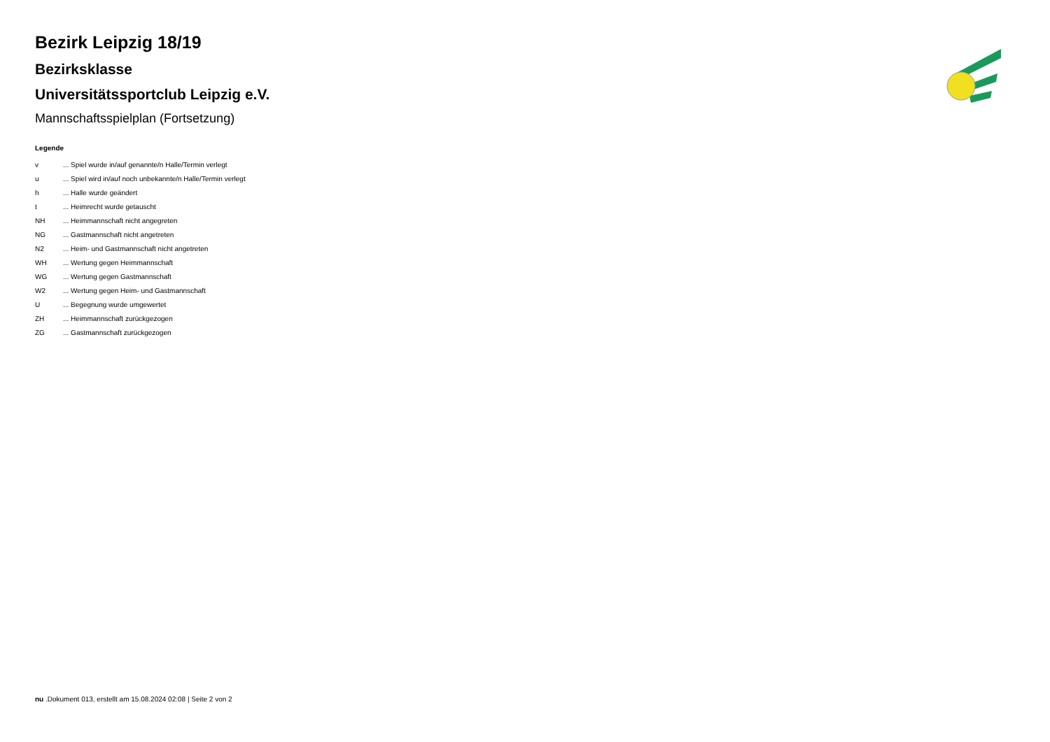Bezirk Leipzig 18/19
Bezirksklasse
Universitätssportclub Leipzig e.V.
Mannschaftsspielplan (Fortsetzung)
Legende
| v | ... Spiel wurde in/auf genannte/n Halle/Termin verlegt |
| u | ... Spiel wird in/auf noch unbekannte/n Halle/Termin verlegt |
| h | ... Halle wurde geändert |
| t | ... Heimrecht wurde getauscht |
| NH | ... Heimmannschaft nicht angegreten |
| NG | ... Gastmannschaft nicht angetreten |
| N2 | ... Heim- und Gastmannschaft nicht angetreten |
| WH | ... Wertung gegen Heimmannschaft |
| WG | ... Wertung gegen Gastmannschaft |
| W2 | ... Wertung gegen Heim- und Gastmannschaft |
| U | ... Begegnung wurde umgewertet |
| ZH | ... Heimmannschaft zurückgezogen |
| ZG | ... Gastmannschaft zurückgezogen |
nu .Dokument 013, erstellt am 15.08.2024 02:08 | Seite 2 von 2